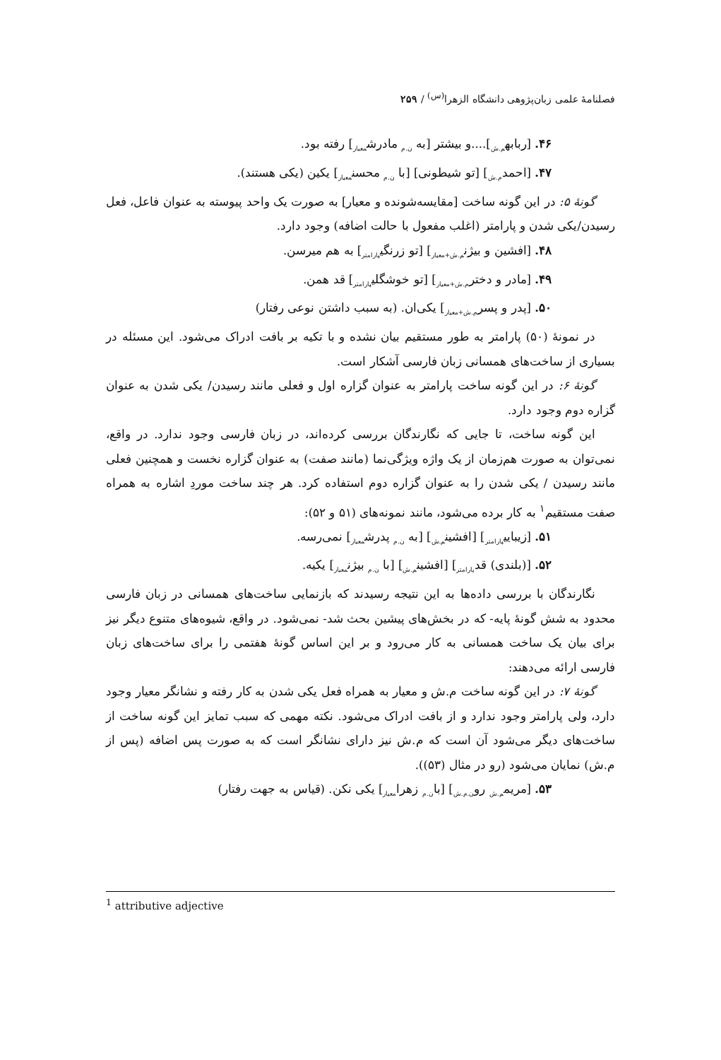فصلنامهٔ علمی زبان‌پژوهی دانشگاه الزهرا<sup>(س)</sup> / ۲۵۹
۴۶. [ربابه<sub>م.ش</sub>]....و بیشتر [به <sub>ن.م</sub> مادرش<sub>معیار</sub>] رفته بود.
۴۷. [احمد<sub>م.ش</sub>] [تو شیطونی] [با <sub>ن.م</sub> محسن<sub>معیار</sub>] یکین (یکی هستند).
گونهٔ ۵: در این گونه ساخت [مقایسه‌شونده و معیار] به صورت یک واحد پیوسته به عنوان فاعل، فعل رسیدن/یکی شدن و پارامتر (اغلب مفعول با حالت اضافه) وجود دارد.
۴۸. [افشین و بیژن<sub>م.ش+معیار</sub>] [تو زرنگی<sub>پارامتر</sub>] به هم میرسن.
۴۹. [مادر و دختر<sub>م.ش+معیار</sub>] [تو خوشگلی<sub>پارامتر</sub>] قد همن.
۵۰. [پدر و پسر<sub>م.ش+معیار</sub>] یکی‌ان. (به سبب داشتن نوعی رفتار)
در نمونهٔ (۵۰) پارامتر به طور مستقیم بیان نشده و با تکیه بر بافت ادراک می‌شود. این مسئله در بسیاری از ساخت‌های همسانی زبان فارسی آشکار است.
گونهٔ ۶: در این گونه ساخت پارامتر به عنوان گزاره اول و فعلی مانند رسیدن/ یکی شدن به عنوان گزاره دوم وجود دارد.
این گونه ساخت، تا جایی که نگارندگان بررسی کرده‌اند، در زبان فارسی وجود ندارد. در واقع، نمی‌توان به صورت هم‌زمان از یک واژه ویژگی‌نما (مانند صفت) به عنوان گزاره نخست و همچنین فعلی مانند رسیدن / یکی شدن را به عنوان گزاره دوم استفاده کرد. هر چند ساخت موردِ اشاره به همراه صفت مستقیم<sup>۱</sup> به کار برده می‌شود، مانند نمونه‌های (۵۱ و ۵۲):
۵۱. [زیبایی<sub>پارامتر</sub>] [افشین<sub>م.ش</sub>] [به <sub>ن.م</sub> پدرش<sub>معیار</sub>] نمی‌رسه.
۵۲. [(بلندی) قد<sub>پارامتر</sub>] [افشین<sub>م.ش</sub>] [با <sub>ن.م</sub> بیژن<sub>معیار</sub>] یکیه.
نگارندگان با بررسی داده‌ها به این نتیجه رسیدند که بازنمایی ساخت‌های همسانی در زبان فارسی محدود به شش گونهٔ پایه- که در بخش‌های پیشین بحث شد- نمی‌شود. در واقع، شیوه‌های متنوع دیگر نیز برای بیان یک ساخت همسانی به کار می‌رود و بر این اساس گونهٔ هفتمی را برای ساخت‌های زبان فارسی ارائه می‌دهند:
گونهٔ ۷: در این گونه ساخت م.ش و معیار به همراه فعل یکی شدن به کار رفته و نشانگر معیار وجود دارد، ولی پارامتر وجود ندارد و از بافت ادراک می‌شود. نکته مهمی که سبب تمایز این گونه ساخت از ساخت‌های دیگر می‌شود آن است که م.ش نیز دارای نشانگر است که به صورت پس اضافه (پس از م.ش) نمایان می‌شود (رو در مثال (۵۳)).
۵۳. [مریم<sub>م.ش</sub> رو<sub>ن.م.ش</sub>] [با<sub>ن.م</sub> زهرا<sub>معیار</sub>] یکی نکن. (قیاس به جهت رفتار)
<sup>1</sup> attributive adjective